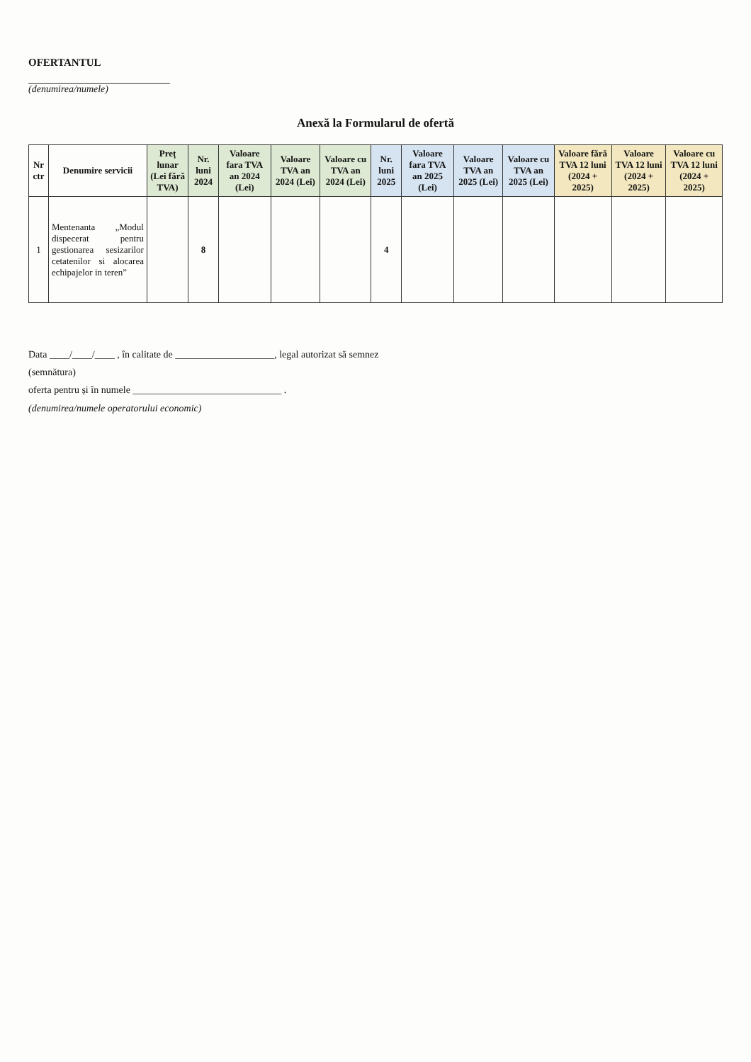OFERTANTUL
(denumirea/numele)
Anexă la Formularul de ofertă
| Nr ctr | Denumire servicii | Preț lunar (Lei fără TVA) | Nr. luni 2024 | Valoare fara TVA an 2024 (Lei) | Valoare TVA an 2024 (Lei) | Valoare cu TVA an 2024 (Lei) | Nr. luni 2025 | Valoare fara TVA an 2025 (Lei) | Valoare TVA an 2025 (Lei) | Valoare cu TVA an 2025 (Lei) | Valoare fără TVA 12 luni (2024 + 2025) | Valoare TVA 12 luni (2024 + 2025) | Valoare cu TVA 12 luni (2024 + 2025) |
| --- | --- | --- | --- | --- | --- | --- | --- | --- | --- | --- | --- | --- | --- |
| 1 | Mentenanta „Modul dispecerat pentru gestionarea sesizarilor cetatenilor si alocarea echipajelor in teren” | | 8 | | | | 4 | | | | | | |
Data ____/____/____ , în calitate de ____________________, legal autorizat să semnez
(semnătura)
oferta pentru și în numele ______________________________ .
(denumirea/numele operatorului economic)